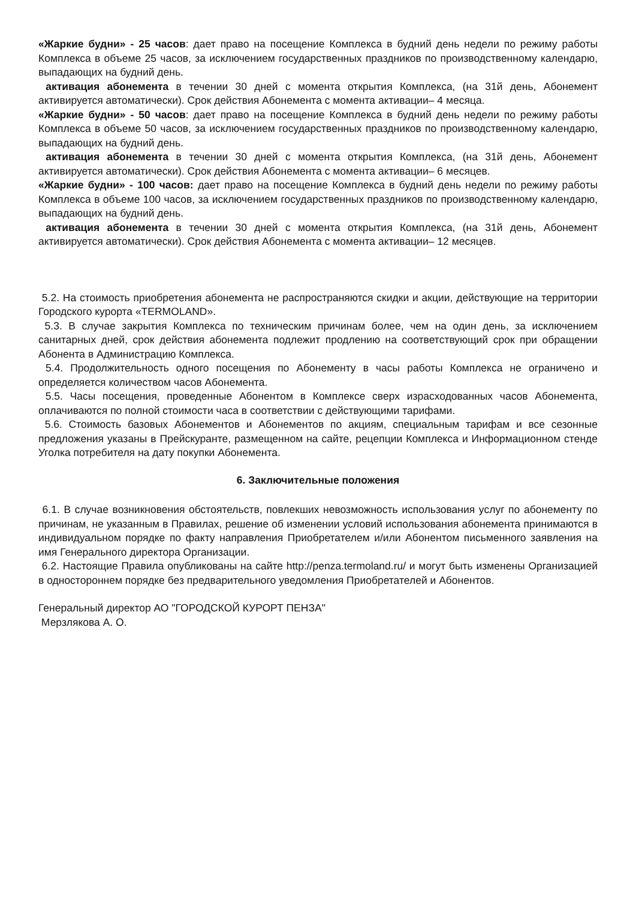«Жаркие будни» - 25 часов: дает право на посещение Комплекса в будний день недели по режиму работы Комплекса в объеме 25 часов, за исключением государственных праздников по производственному календарю, выпадающих на будний день.
активация абонемента в течении 30 дней с момента открытия Комплекса, (на 31й день, Абонемент активируется автоматически). Срок действия Абонемента с момента активации– 4 месяца.
«Жаркие будни» - 50 часов: дает право на посещение Комплекса в будний день недели по режиму работы Комплекса в объеме 50 часов, за исключением государственных праздников по производственному календарю, выпадающих на будний день.
активация абонемента в течении 30 дней с момента открытия Комплекса, (на 31й день, Абонемент активируется автоматически). Срок действия Абонемента с момента активации– 6 месяцев.
«Жаркие будни» - 100 часов: дает право на посещение Комплекса в будний день недели по режиму работы Комплекса в объеме 100 часов, за исключением государственных праздников по производственному календарю, выпадающих на будний день.
активация абонемента в течении 30 дней с момента открытия Комплекса, (на 31й день, Абонемент активируется автоматически). Срок действия Абонемента с момента активации– 12 месяцев.
5.2. На стоимость приобретения абонемента не распространяются скидки и акции, действующие на территории Городского курорта «TERMOLAND».
5.3. В случае закрытия Комплекса по техническим причинам более, чем на один день, за исключением санитарных дней, срок действия абонемента подлежит продлению на соответствующий срок при обращении Абонента в Администрацию Комплекса.
5.4. Продолжительность одного посещения по Абонементу в часы работы Комплекса не ограничено и определяется количеством часов Абонемента.
5.5. Часы посещения, проведенные Абонентом в Комплексе сверх израсходованных часов Абонемента, оплачиваются по полной стоимости часа в соответствии с действующими тарифами.
5.6. Стоимость базовых Абонементов и Абонементов по акциям, специальным тарифам и все сезонные предложения указаны в Прейскуранте, размещенном на сайте, рецепции Комплекса и Информационном стенде Уголка потребителя на дату покупки Абонемента.
6. Заключительные положения
6.1. В случае возникновения обстоятельств, повлекших невозможность использования услуг по абонементу по причинам, не указанным в Правилах, решение об изменении условий использования абонемента принимаются в индивидуальном порядке по факту направления Приобретателем и/или Абонентом письменного заявления на имя Генерального директора Организации.
6.2. Настоящие Правила опубликованы на сайте http://penza.termoland.ru/ и могут быть изменены Организацией в одностороннем порядке без предварительного уведомления Приобретателей и Абонентов.
Генеральный директор АО "ГОРОДСКОЙ КУРОРТ ПЕНЗА"
Мерзлякова А. О.